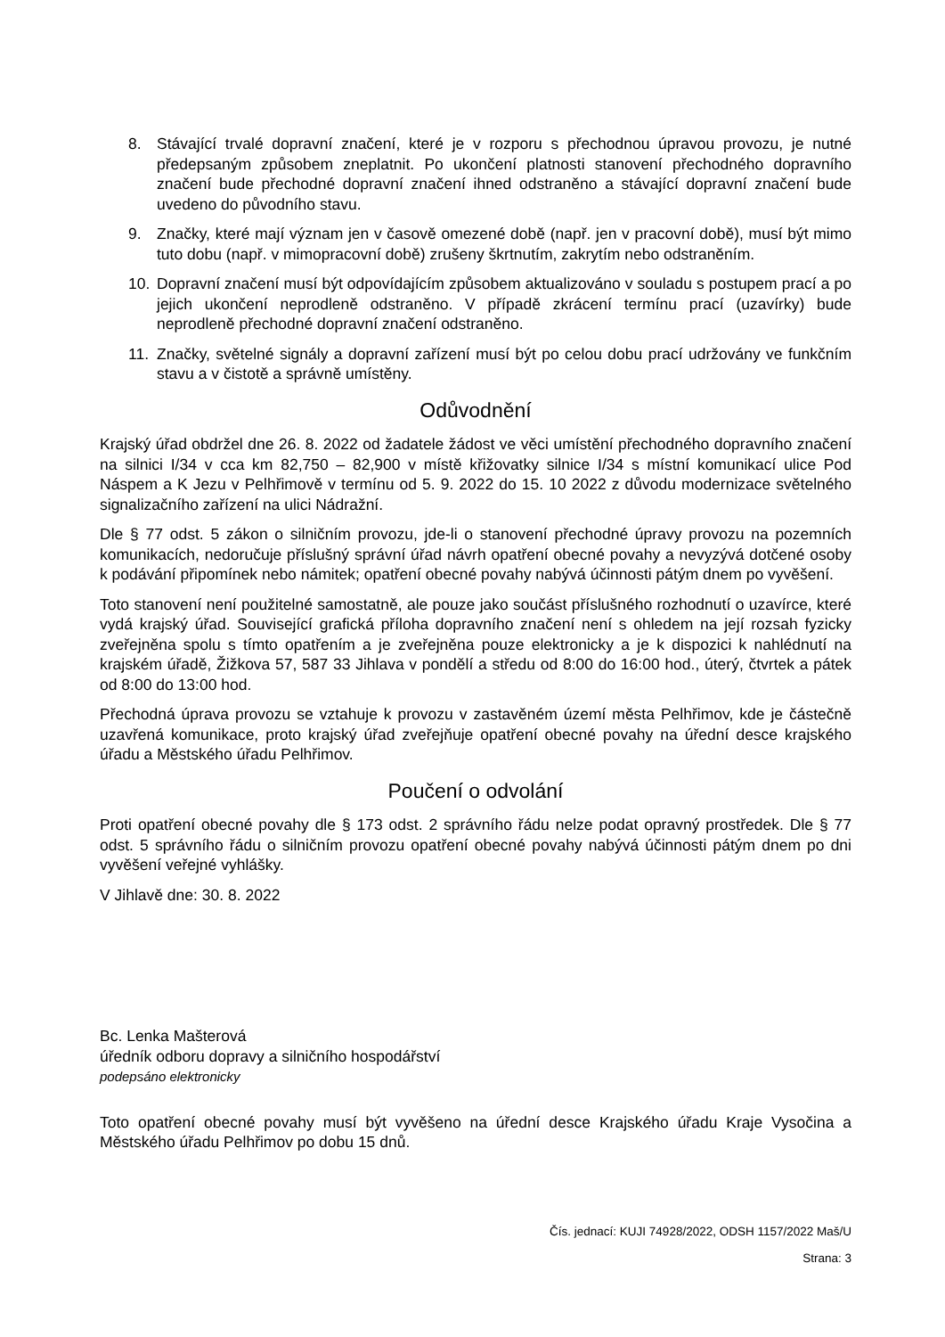8. Stávající trvalé dopravní značení, které je v rozporu s přechodnou úpravou provozu, je nutné předepsaným způsobem zneplatnit. Po ukončení platnosti stanovení přechodného dopravního značení bude přechodné dopravní značení ihned odstraněno a stávající dopravní značení bude uvedeno do původního stavu.
9. Značky, které mají význam jen v časově omezené době (např. jen v pracovní době), musí být mimo tuto dobu (např. v mimopracovní době) zrušeny škrtnutím, zakrytím nebo odstraněním.
10. Dopravní značení musí být odpovídajícím způsobem aktualizováno v souladu s postupem prací a po jejich ukončení neprodleně odstraněno. V případě zkrácení termínu prací (uzavírky) bude neprodleně přechodné dopravní značení odstraněno.
11. Značky, světelné signály a dopravní zařízení musí být po celou dobu prací udržovány ve funkčním stavu a v čistotě a správně umístěny.
Odůvodnění
Krajský úřad obdržel dne 26. 8. 2022 od žadatele žádost ve věci umístění přechodného dopravního značení na silnici I/34 v cca km 82,750 – 82,900 v místě křižovatky silnice I/34 s místní komunikací ulice Pod Náspem a K Jezu v Pelhřimově v termínu od 5. 9. 2022 do 15. 10 2022 z důvodu modernizace světelného signalizačního zařízení na ulici Nádražní.
Dle § 77 odst. 5 zákon o silničním provozu, jde-li o stanovení přechodné úpravy provozu na pozemních komunikacích, nedoručuje příslušný správní úřad návrh opatření obecné povahy a nevyzývá dotčené osoby k podávání připomínek nebo námitek; opatření obecné povahy nabývá účinnosti pátým dnem po vyvěšení.
Toto stanovení není použitelné samostatně, ale pouze jako součást příslušného rozhodnutí o uzavírce, které vydá krajský úřad. Související grafická příloha dopravního značení není s ohledem na její rozsah fyzicky zveřejněna spolu s tímto opatřením a je zveřejněna pouze elektronicky a je k dispozici k nahlédnutí na krajském úřadě, Žižkova 57, 587 33 Jihlava v pondělí a středu od 8:00 do 16:00 hod., úterý, čtvrtek a pátek od 8:00 do 13:00 hod.
Přechodná úprava provozu se vztahuje k provozu v zastavěném území města Pelhřimov, kde je částečně uzavřená komunikace, proto krajský úřad zveřejňuje opatření obecné povahy na úřední desce krajského úřadu a Městského úřadu Pelhřimov.
Poučení o odvolání
Proti opatření obecné povahy dle § 173 odst. 2 správního řádu nelze podat opravný prostředek. Dle § 77 odst. 5 správního řádu o silničním provozu opatření obecné povahy nabývá účinnosti pátým dnem po dni vyvěšení veřejné vyhlášky.
V Jihlavě dne: 30. 8. 2022
Bc. Lenka Mašterová
úředník odboru dopravy a silničního hospodářství
podepsáno elektronicky
Toto opatření obecné povahy musí být vyvěšeno na úřední desce Krajského úřadu Kraje Vysočina a Městského úřadu Pelhřimov po dobu 15 dnů.
Čís. jednací: KUJI 74928/2022, ODSH 1157/2022 Maš/U
Strana: 3